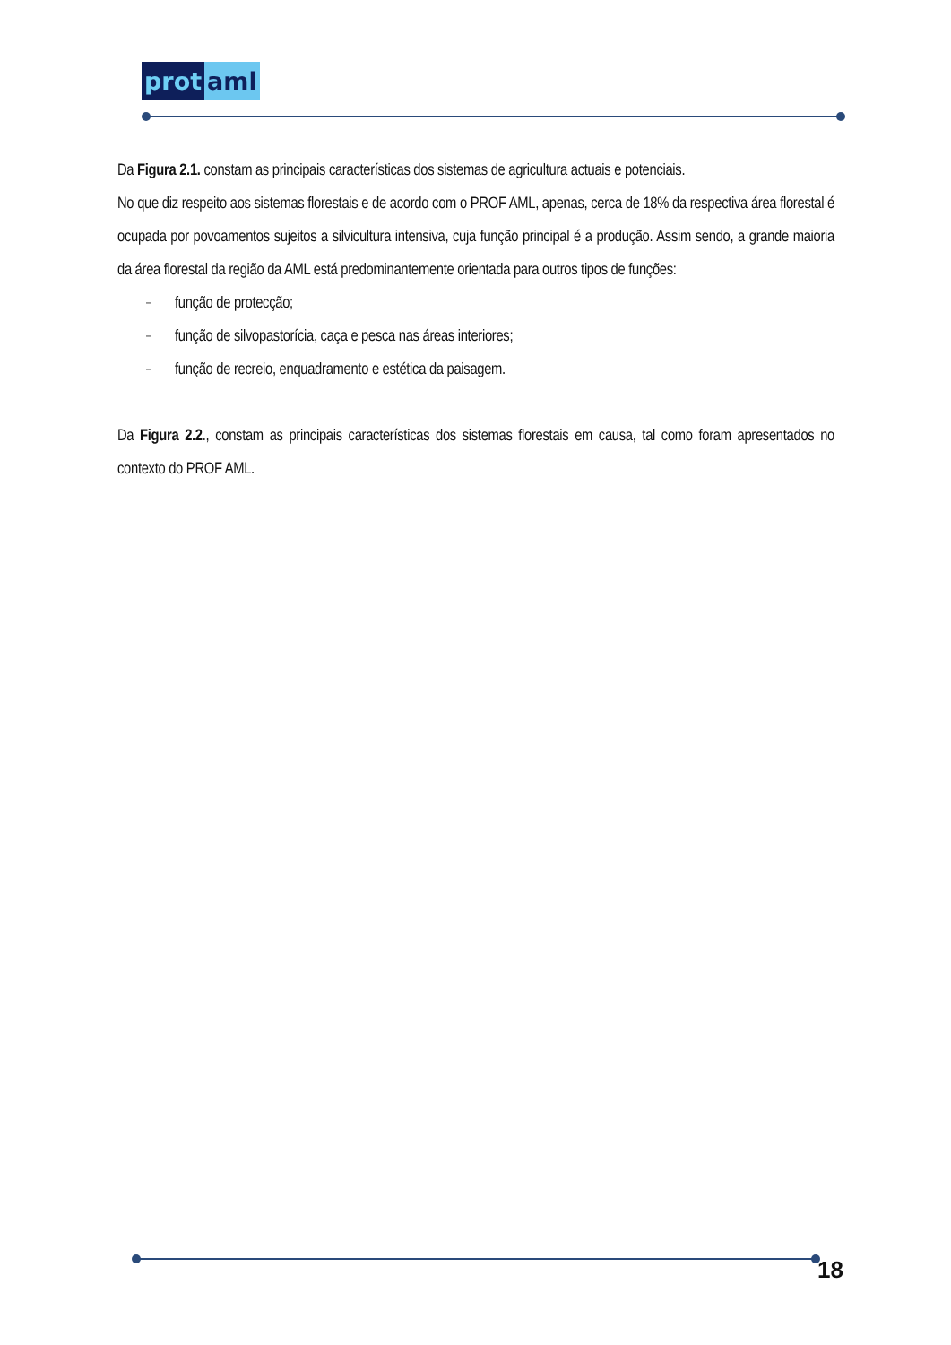prot aml
Da Figura 2.1. constam as principais características dos sistemas de agricultura actuais e potenciais.
No que diz respeito aos sistemas florestais e de acordo com o PROF AML, apenas, cerca de 18% da respectiva área florestal é ocupada por povoamentos sujeitos a silvicultura intensiva, cuja função principal é a produção. Assim sendo, a grande maioria da área florestal da região da AML está predominantemente orientada para outros tipos de funções:
– função de protecção;
– função de silvopastorícia, caça e pesca nas áreas interiores;
– função de recreio, enquadramento e estética da paisagem.
Da Figura 2.2., constam as principais características dos sistemas florestais em causa, tal como foram apresentados no contexto do PROF AML.
18